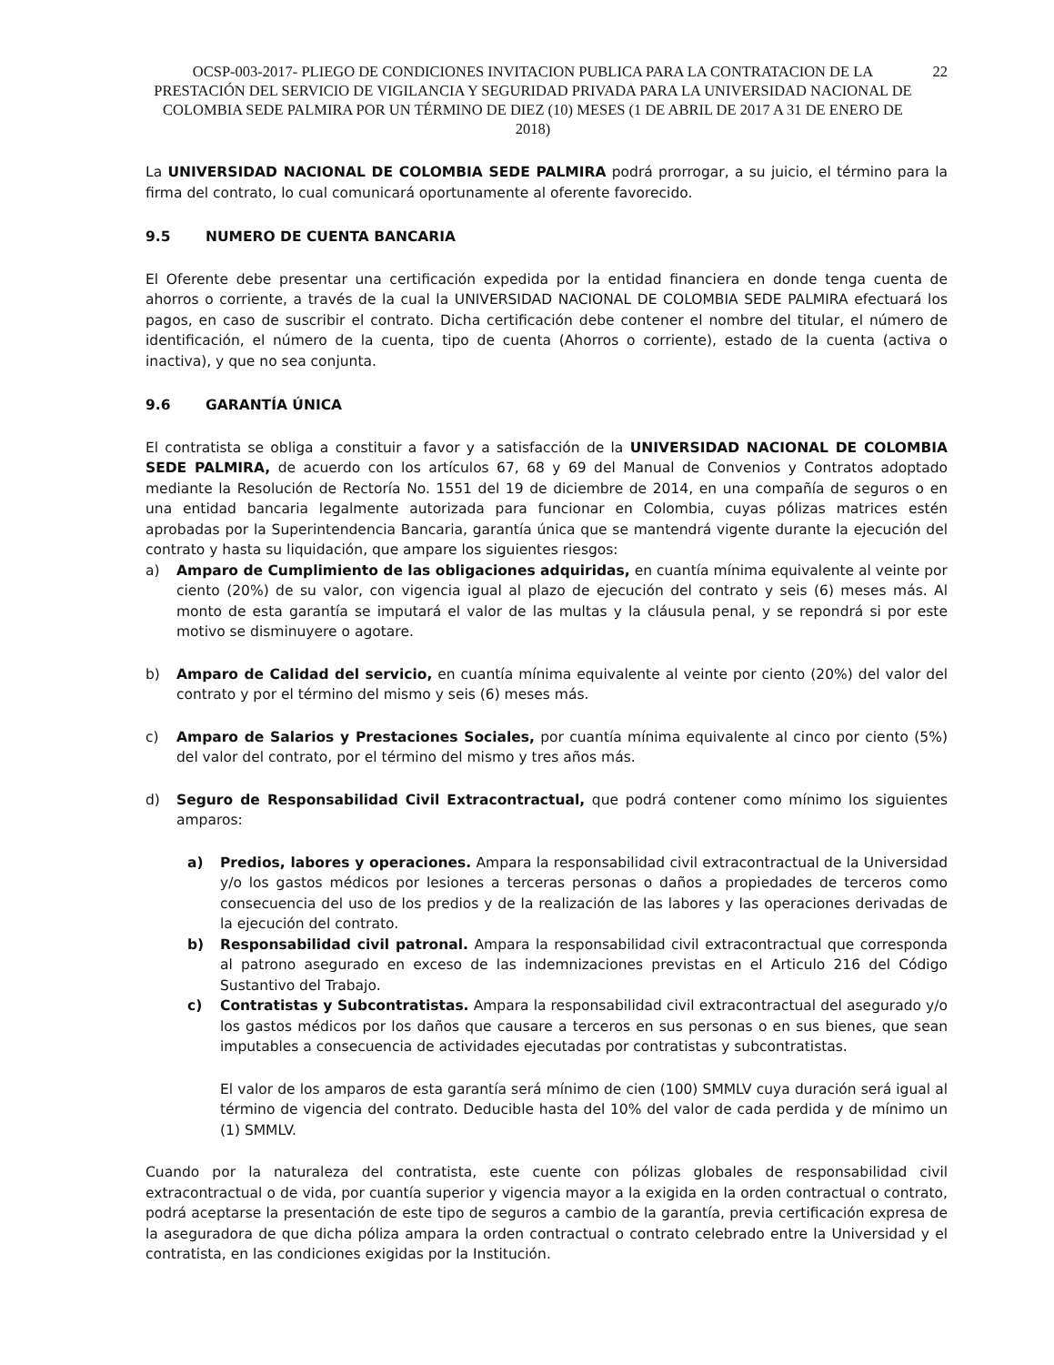OCSP-003-2017- PLIEGO DE CONDICIONES INVITACION PUBLICA PARA LA CONTRATACION DE LA PRESTACIÓN DEL SERVICIO DE VIGILANCIA Y SEGURIDAD PRIVADA PARA LA UNIVERSIDAD NACIONAL DE COLOMBIA SEDE PALMIRA POR UN TÉRMINO DE DIEZ (10) MESES (1 DE ABRIL DE 2017 A 31 DE ENERO DE 2018)
22
La UNIVERSIDAD NACIONAL DE COLOMBIA SEDE PALMIRA podrá prorrogar, a su juicio, el término para la firma del contrato, lo cual comunicará oportunamente al oferente favorecido.
9.5 NUMERO DE CUENTA BANCARIA
El Oferente debe presentar una certificación expedida por la entidad financiera en donde tenga cuenta de ahorros o corriente, a través de la cual la UNIVERSIDAD NACIONAL DE COLOMBIA SEDE PALMIRA efectuará los pagos, en caso de suscribir el contrato. Dicha certificación debe contener el nombre del titular, el número de identificación, el número de la cuenta, tipo de cuenta (Ahorros o corriente), estado de la cuenta (activa o inactiva), y que no sea conjunta.
9.6 GARANTÍA ÚNICA
El contratista se obliga a constituir a favor y a satisfacción de la UNIVERSIDAD NACIONAL DE COLOMBIA SEDE PALMIRA, de acuerdo con los artículos 67, 68 y 69 del Manual de Convenios y Contratos adoptado mediante la Resolución de Rectoría No. 1551 del 19 de diciembre de 2014, en una compañía de seguros o en una entidad bancaria legalmente autorizada para funcionar en Colombia, cuyas pólizas matrices estén aprobadas por la Superintendencia Bancaria, garantía única que se mantendrá vigente durante la ejecución del contrato y hasta su liquidación, que ampare los siguientes riesgos:
a) Amparo de Cumplimiento de las obligaciones adquiridas, en cuantía mínima equivalente al veinte por ciento (20%) de su valor, con vigencia igual al plazo de ejecución del contrato y seis (6) meses más. Al monto de esta garantía se imputará el valor de las multas y la cláusula penal, y se repondrá si por este motivo se disminuyere o agotare.
b) Amparo de Calidad del servicio, en cuantía mínima equivalente al veinte por ciento (20%) del valor del contrato y por el término del mismo y seis (6) meses más.
c) Amparo de Salarios y Prestaciones Sociales, por cuantía mínima equivalente al cinco por ciento (5%) del valor del contrato, por el término del mismo y tres años más.
d) Seguro de Responsabilidad Civil Extracontractual, que podrá contener como mínimo los siguientes amparos:
a) Predios, labores y operaciones. Ampara la responsabilidad civil extracontractual de la Universidad y/o los gastos médicos por lesiones a terceras personas o daños a propiedades de terceros como consecuencia del uso de los predios y de la realización de las labores y las operaciones derivadas de la ejecución del contrato.
b) Responsabilidad civil patronal. Ampara la responsabilidad civil extracontractual que corresponda al patrono asegurado en exceso de las indemnizaciones previstas en el Articulo 216 del Código Sustantivo del Trabajo.
c) Contratistas y Subcontratistas. Ampara la responsabilidad civil extracontractual del asegurado y/o los gastos médicos por los daños que causare a terceros en sus personas o en sus bienes, que sean imputables a consecuencia de actividades ejecutadas por contratistas y subcontratistas.
El valor de los amparos de esta garantía será mínimo de cien (100) SMMLV cuya duración será igual al término de vigencia del contrato. Deducible hasta del 10% del valor de cada perdida y de mínimo un (1) SMMLV.
Cuando por la naturaleza del contratista, este cuente con pólizas globales de responsabilidad civil extracontractual o de vida, por cuantía superior y vigencia mayor a la exigida en la orden contractual o contrato, podrá aceptarse la presentación de este tipo de seguros a cambio de la garantía, previa certificación expresa de la aseguradora de que dicha póliza ampara la orden contractual o contrato celebrado entre la Universidad y el contratista, en las condiciones exigidas por la Institución.